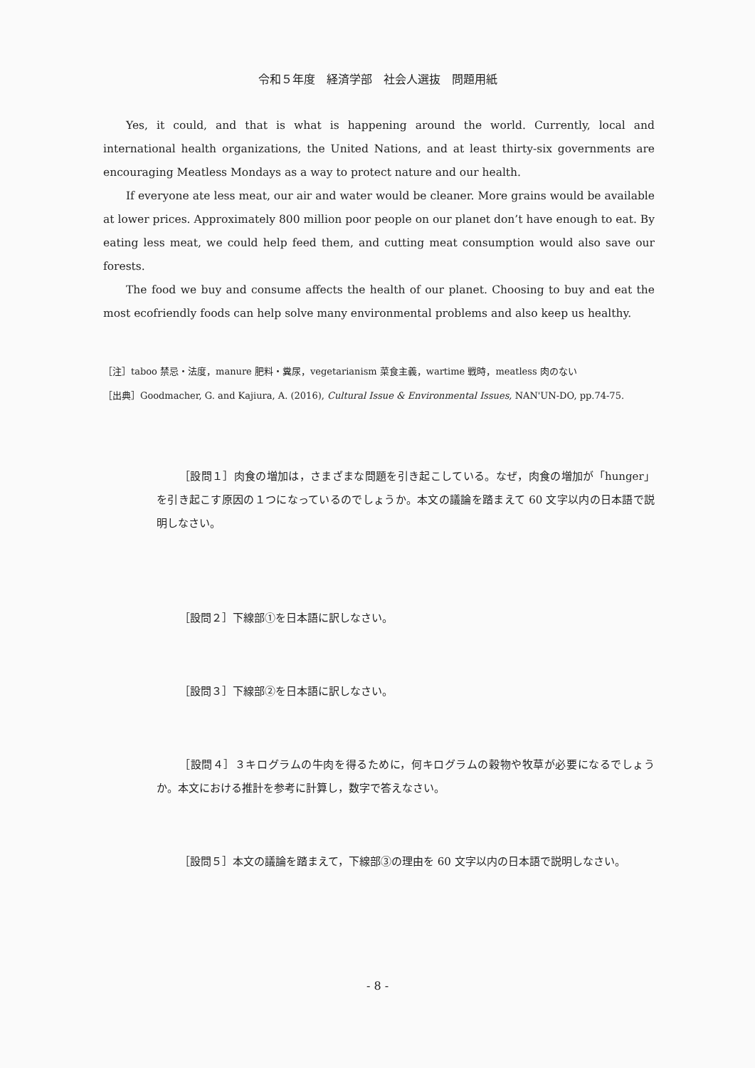令和５年度　経済学部　社会人選抜　問題用紙
Yes, it could, and that is what is happening around the world. Currently, local and international health organizations, the United Nations, and at least thirty-six governments are encouraging Meatless Mondays as a way to protect nature and our health.
If everyone ate less meat, our air and water would be cleaner. More grains would be available at lower prices. Approximately 800 million poor people on our planet don’t have enough to eat. By eating less meat, we could help feed them, and cutting meat consumption would also save our forests.
The food we buy and consume affects the health of our planet. Choosing to buy and eat the most ecofriendly foods can help solve many environmental problems and also keep us healthy.
［注］taboo 禁忌・法度，manure 肥料・糞尿，vegetarianism 菜食主義，wartime 戦時，meatless 肉のない
［出典］Goodmacher, G. and Kajiura, A. (2016), Cultural Issue & Environmental Issues, NAN'UN-DO, pp.74-75.
［設問１］肉食の増加は，さまざまな問題を引き起こしている。なぜ，肉食の増加が「hunger」を引き起こす原因の１つになっているのでしょうか。本文の議論を踏まえて 60 文字以内の日本語で説明しなさい。
［設問２］下線部①を日本語に訳しなさい。
［設問３］下線部②を日本語に訳しなさい。
［設問４］３キログラムの牛肉を得るために，何キログラムの穀物や牧草が必要になるでしょうか。本文における推計を参考に計算し，数字で答えなさい。
［設問５］本文の議論を踏まえて，下線部③の理由を 60 文字以内の日本語で説明しなさい。
- 8 -